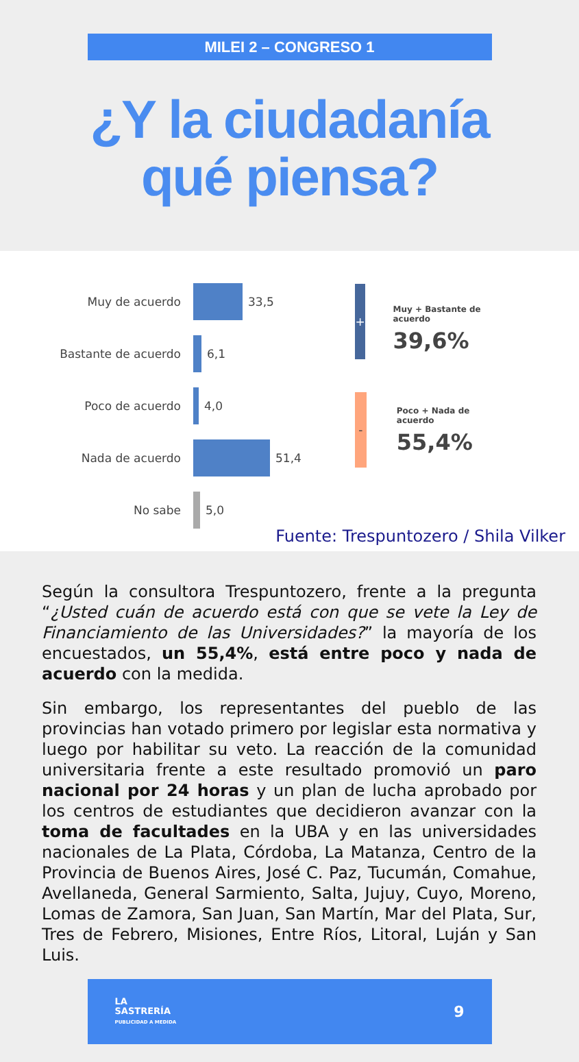MILEI 2 – CONGRESO 1
¿Y la ciudadanía
qué piensa?
Muy de acuerdo
33,5
Bastante de acuerdo
6,1
Poco de acuerdo
4,0
Nada de acuerdo
51,4
No sabe
5,0
+
Muy + Bastante de acuerdo
39,6%
-
Poco + Nada de acuerdo
55,4%
Fuente: Trespuntozero / Shila Vilker
Según la consultora Trespuntozero, frente a la pregunta “¿Usted cuán de acuerdo está con que se vete la Ley de Financiamiento de las Universidades?” la mayoría de los encuestados, un 55,4%, está entre poco y nada de acuerdo con la medida.
Sin embargo, los representantes del pueblo de las provincias han votado primero por legislar esta normativa y luego por habilitar su veto. La reacción de la comunidad universitaria frente a este resultado promovió un paro nacional por 24 horas y un plan de lucha aprobado por los centros de estudiantes que decidieron avanzar con la toma de facultades en la UBA y en las universidades nacionales de La Plata, Córdoba, La Matanza, Centro de la Provincia de Buenos Aires, José C. Paz, Tucumán, Comahue, Avellaneda, General Sarmiento, Salta, Jujuy, Cuyo, Moreno, Lomas de Zamora, San Juan, San Martín, Mar del Plata, Sur, Tres de Febrero, Misiones, Entre Ríos, Litoral, Luján y San Luis.
LA
SASTRERÍA
PUBLICIDAD A MEDIDA
9